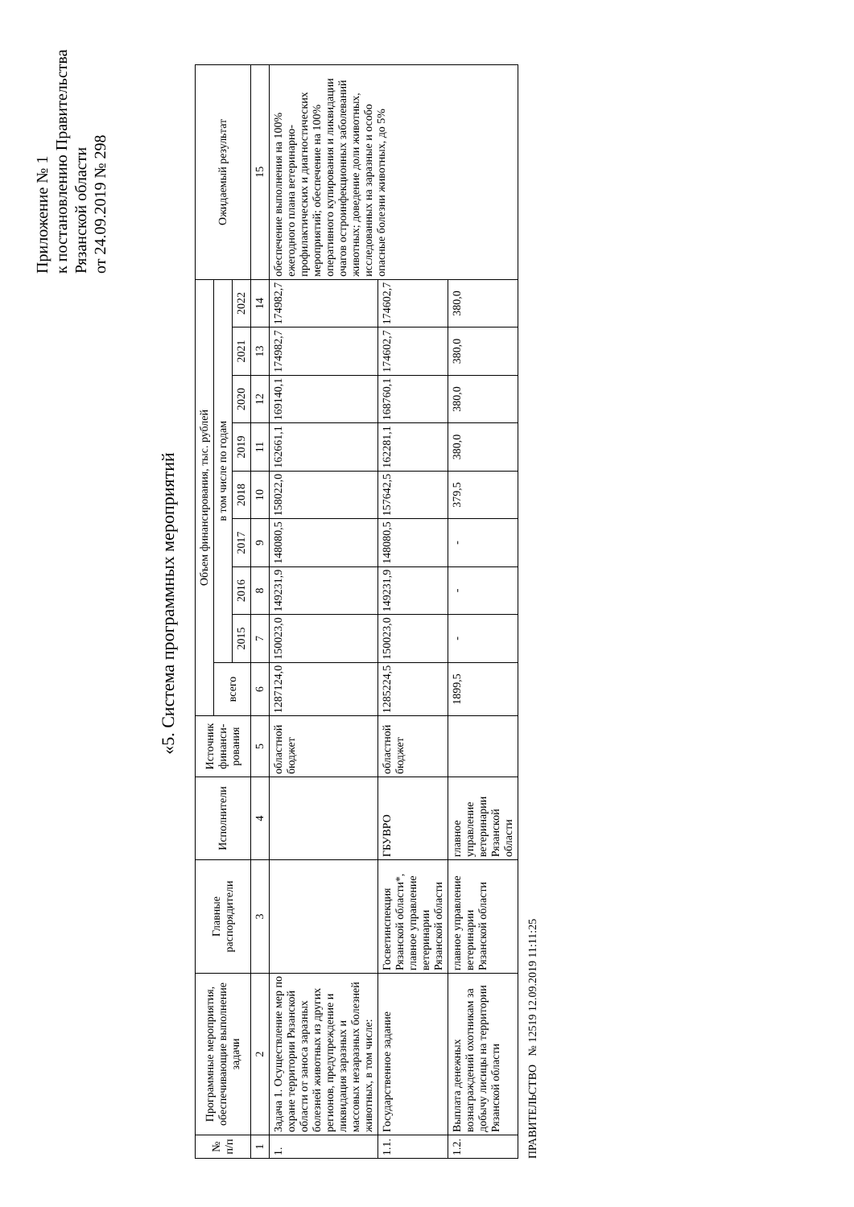Приложение № 1
к постановлению Правительства
Рязанской области
от 24.09.2019 № 298
«5. Система программных мероприятий
| № п/п | Программные мероприятия, обеспечивающие выполнение задачи | Главные распорядители | Исполнители | Источник финанси-рования | Объем финансирования, тыс. рублей | | | | | | | | | Ожидаемый результат |
| --- | --- | --- | --- | --- | --- | --- | --- | --- | --- | --- | --- | --- | --- | --- |
| | | | | | всего | в том числе по годам | | | | | | | | |
| | | | | | | 2015 | 2016 | 2017 | 2018 | 2019 | 2020 | 2021 | 2022 | |
| 1 | 2 | 3 | 4 | 5 | 6 | 7 | 8 | 9 | 10 | 11 | 12 | 13 | 14 | 15 |
| 1. | Задача 1. Осуществление мер по охране территории Рязанской области от заноса заразных болезней животных из других регионов, предупреждение и ликвидация заразных и массовых незаразных болезней животных, в том числе: | | | областной бюджет | 1287124,0 | 150023,0 | 149231,9 | 148080,5 | 158022,0 | 162661,1 | 169140,1 | 174982,7 | 174982,7 | обеспечение выполнения на 100% ежегодного плана ветеринарно-профилактических и диагностических мероприятий; обеспечение на 100% оперативного купирования и ликвидации очагов остроинфекционных заболеваний животных; доведение доли животных, исследованных на заразные и особо опасные болезни животных, до 5% |
| 1.1. | Государственное задание | Госветинспекция Рязанской области*, главное управление ветеринарии Рязанской области | ГБУВРО | областной бюджет | 1285224,5 | 150023,0 | 149231,9 | 148080,5 | 157642,5 | 162281,1 | 168760,1 | 174602,7 | 174602,7 | |
| 1.2. | Выплата денежных вознаграждений охотникам за добычу лисицы на территории Рязанской области | главное управление ветеринарии Рязанской области | главное управление ветеринарии Рязанской области | | 1899,5 | - | - | - | 379,5 | 380,0 | 380,0 | 380,0 | 380,0 | |
ПРАВИТЕЛЬСТВО № 12519 12.09.2019 11:11:25